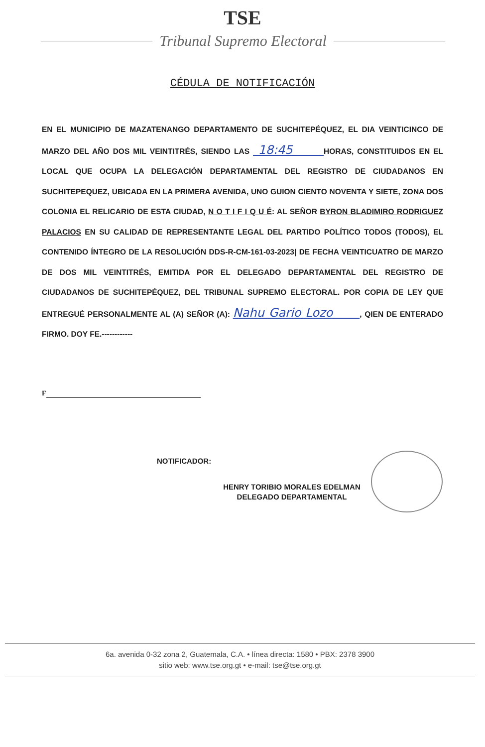TSE
Tribunal Supremo Electoral
CÉDULA DE NOTIFICACIÓN
EN EL MUNICIPIO DE MAZATENANGO DEPARTAMENTO DE SUCHITEPÉQUEZ, EL DIA VEINTICINCO DE MARZO DEL AÑO DOS MIL VEINTITRÉS, SIENDO LAS 18:45 HORAS, CONSTITUIDOS EN EL LOCAL QUE OCUPA LA DELEGACIÓN DEPARTAMENTAL DEL REGISTRO DE CIUDADANOS EN SUCHITEPEQUEZ, UBICADA EN LA PRIMERA AVENIDA, UNO GUION CIENTO NOVENTA Y SIETE, ZONA DOS COLONIA EL RELICARIO DE ESTA CIUDAD, N O T I F I Q U É: AL SEÑOR BYRON BLADIMIRO RODRIGUEZ PALACIOS EN SU CALIDAD DE REPRESENTANTE LEGAL DEL PARTIDO POLÍTICO TODOS (TODOS), EL CONTENIDO ÍNTEGRO DE LA RESOLUCIÓN DDS-R-CM-161-03-2023| DE FECHA VEINTICUATRO DE MARZO DE DOS MIL VEINTITRÉS, EMITIDA POR EL DELEGADO DEPARTAMENTAL DEL REGISTRO DE CIUDADANOS DE SUCHITEPÉQUEZ, DEL TRIBUNAL SUPREMO ELECTORAL. POR COPIA DE LEY QUE ENTREGUÉ PERSONALMENTE AL (A) SEÑOR (A): Nahu Gario Lozo , QIEN DE ENTERADO FIRMO. DOY FE.------------
F
NOTIFICADOR:
HENRY TORIBIO MORALES EDELMAN
DELEGADO DEPARTAMENTAL
6a. avenida 0-32 zona 2, Guatemala, C.A. • línea directa: 1580 • PBX: 2378 3900
sitio web: www.tse.org.gt • e-mail: tse@tse.org.gt